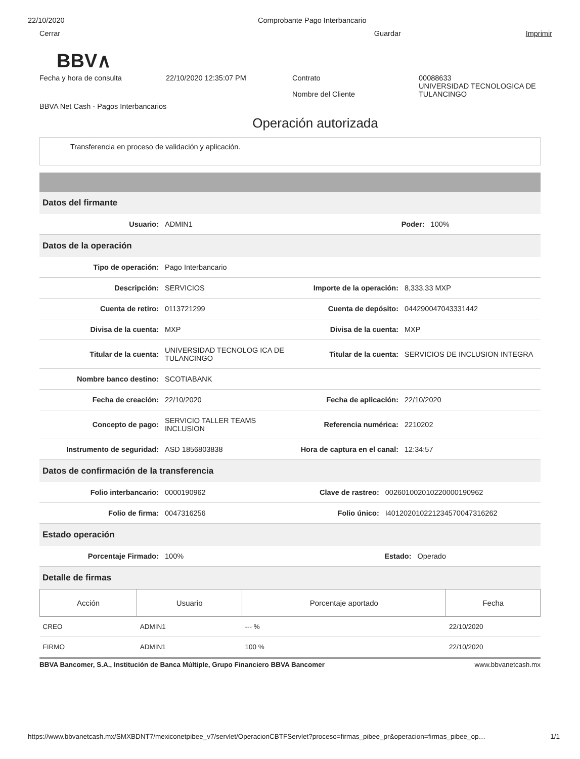22/10/2020 Comprobante Pago Interbancario
Cerrar Guardar Imprimir
BBV∧
Fecha y hora de consulta 22/10/2020 12:35:07 PM Contrato
Nombre del Cliente
00088633
UNIVERSIDAD TECNOLOGICA DE
TULANCINGO
BBVA Net Cash - Pagos Interbancarios
Operación autorizada
Transferencia en proceso de validación y aplicación.
Datos del firmante
| Usuario: | ADMIN1 | Poder: | 100% |
Datos de la operación
| Tipo de operación: | Pago Interbancario | | |
| Descripción: | SERVICIOS | Importe de la operación: | 8,333.33 MXP |
| Cuenta de retiro: | 0113721299 | Cuenta de depósito: | 044290047043331442 |
| Divisa de la cuenta: | MXP | Divisa de la cuenta: | MXP |
| Titular de la cuenta: | UNIVERSIDAD TECNOLOG ICA DE TULANCINGO | Titular de la cuenta: | SERVICIOS DE INCLUSION INTEGRA |
| Nombre banco destino: | SCOTIABANK | | |
| Fecha de creación: | 22/10/2020 | Fecha de aplicación: | 22/10/2020 |
| Concepto de pago: | SERVICIO TALLER TEAMS INCLUSION | Referencia numérica: | 2210202 |
| Instrumento de seguridad: | ASD 1856803838 | Hora de captura en el canal: | 12:34:57 |
Datos de confirmación de la transferencia
| Folio interbancario: | 0000190962 | Clave de rastreo: | 002601002010220000190962 |
| Folio de firma: | 0047316256 | Folio único: | I401202010221234570047316262 |
Estado operación
| Porcentaje Firmado: | 100% | Estado: | Operado |
Detalle de firmas
| Acción | Usuario | Porcentaje aportado | Fecha |
| --- | --- | --- | --- |
| CREO | ADMIN1 | --- % | 22/10/2020 |
| FIRMO | ADMIN1 | 100 % | 22/10/2020 |
BBVA Bancomer, S.A., Institución de Banca Múltiple, Grupo Financiero BBVA Bancomer www.bbvanetcash.mx
https://www.bbvanetcash.mx/SMXBDNT7/mexiconetpibee_v7/servlet/OperacionCBTFServlet?proceso=firmas_pibee_pr&operacion=firmas_pibee_op… 1/1